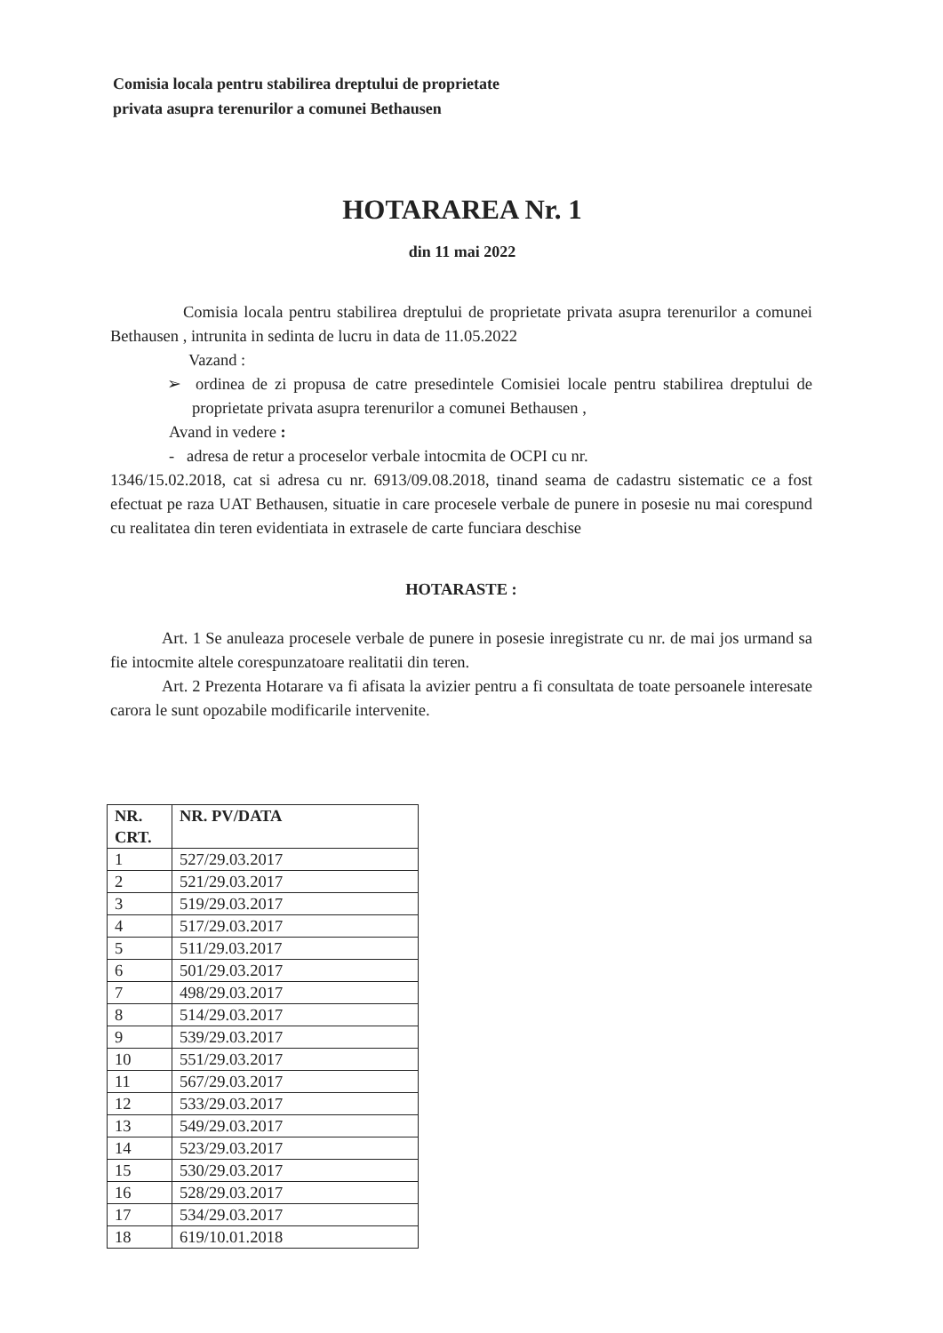Comisia locala pentru stabilirea dreptului de proprietate
privata asupra terenurilor a comunei Bethausen
HOTARAREA Nr. 1
din 11 mai 2022
Comisia locala pentru stabilirea dreptului de proprietate privata asupra terenurilor a comunei Bethausen , intrunita in sedinta de lucru in data de 11.05.2022
Vazand :
➢ ordinea de zi propusa de catre presedintele Comisiei locale pentru stabilirea dreptului de proprietate privata asupra terenurilor a comunei Bethausen ,
Avand in vedere :
- adresa de retur a proceselor verbale intocmita de OCPI cu nr.
1346/15.02.2018, cat si adresa cu nr. 6913/09.08.2018, tinand seama de cadastru sistematic ce a fost efectuat pe raza UAT Bethausen, situatie in care procesele verbale de punere in posesie nu mai corespund cu realitatea din teren evidentiata in extrasele de carte funciara deschise
HOTARASTE :
Art. 1 Se anuleaza procesele verbale de punere in posesie inregistrate cu nr. de mai jos urmand sa fie intocmite altele corespunzatoare realitatii din teren.
Art. 2 Prezenta Hotarare va fi afisata la avizier pentru a fi consultata de toate persoanele interesate carora le sunt opozabile modificarile intervenite.
| NR. CRT. | NR. PV/DATA |
| --- | --- |
| 1 | 527/29.03.2017 |
| 2 | 521/29.03.2017 |
| 3 | 519/29.03.2017 |
| 4 | 517/29.03.2017 |
| 5 | 511/29.03.2017 |
| 6 | 501/29.03.2017 |
| 7 | 498/29.03.2017 |
| 8 | 514/29.03.2017 |
| 9 | 539/29.03.2017 |
| 10 | 551/29.03.2017 |
| 11 | 567/29.03.2017 |
| 12 | 533/29.03.2017 |
| 13 | 549/29.03.2017 |
| 14 | 523/29.03.2017 |
| 15 | 530/29.03.2017 |
| 16 | 528/29.03.2017 |
| 17 | 534/29.03.2017 |
| 18 | 619/10.01.2018 |